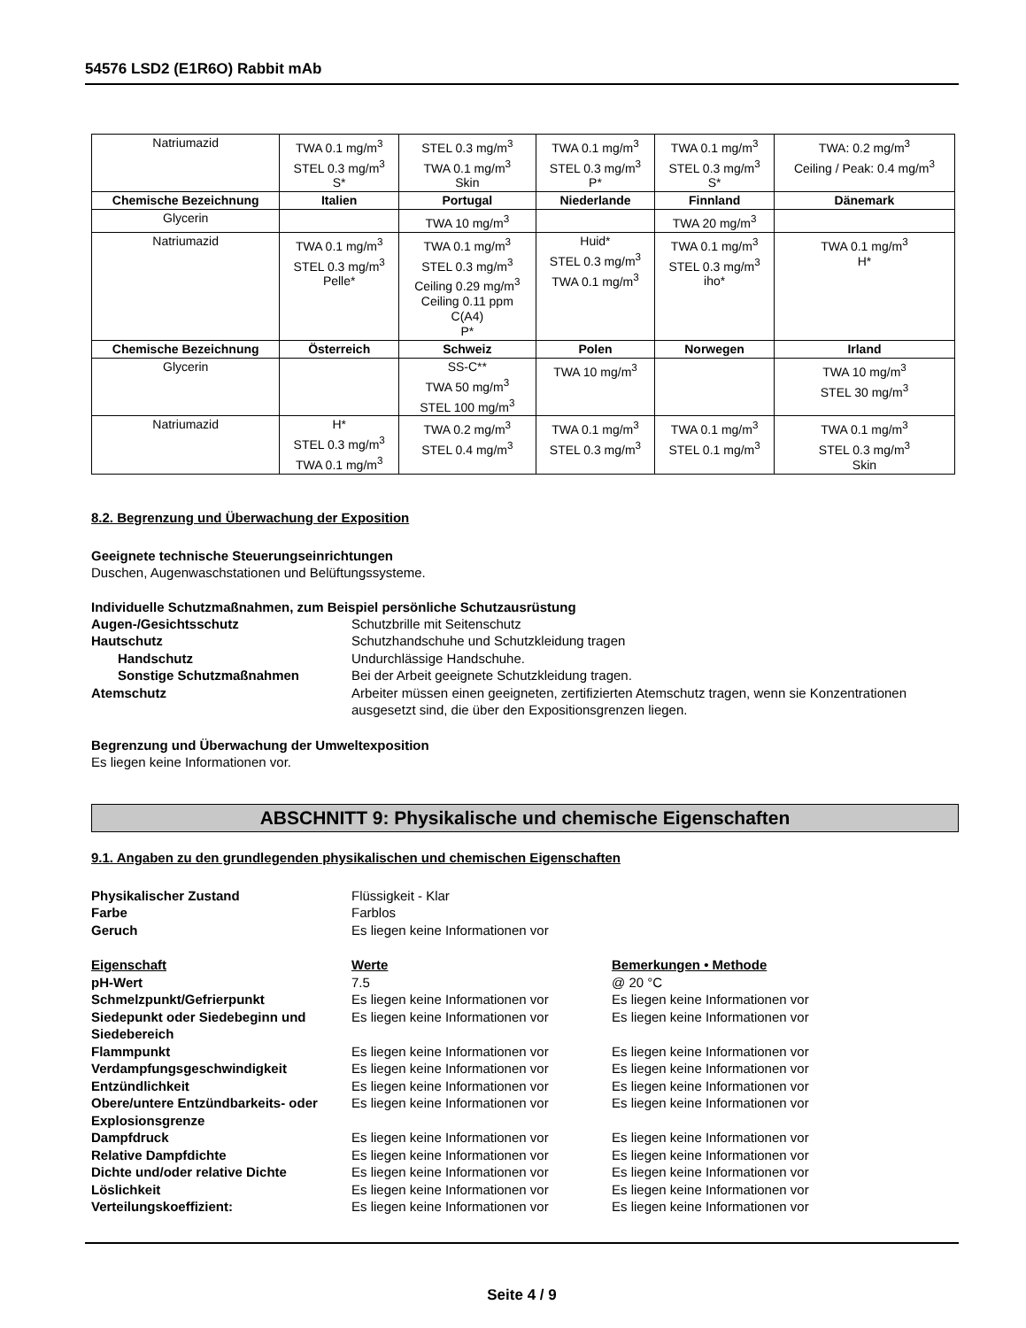54576 LSD2 (E1R6O) Rabbit mAb
| Natriumazid | TWA 0.1 mg/m<sup>3</sup> STEL 0.3 mg/m<sup>3</sup> S* | STEL 0.3 mg/m<sup>3</sup> TWA 0.1 mg/m<sup>3</sup> Skin | TWA 0.1 mg/m<sup>3</sup> STEL 0.3 mg/m<sup>3</sup> P* | TWA 0.1 mg/m<sup>3</sup> STEL 0.3 mg/m<sup>3</sup> S* | TWA: 0.2 mg/m<sup>3</sup> Ceiling / Peak: 0.4 mg/m<sup>3</sup> |
| Chemische Bezeichnung | Italien | Portugal | Niederlande | Finnland | Dänemark |
| Glycerin | | TWA 10 mg/m<sup>3</sup> | | TWA 20 mg/m<sup>3</sup> | |
| Natriumazid | TWA 0.1 mg/m<sup>3</sup> STEL 0.3 mg/m<sup>3</sup> Pelle* | TWA 0.1 mg/m<sup>3</sup> STEL 0.3 mg/m<sup>3</sup> Ceiling 0.29 mg/m<sup>3</sup> Ceiling 0.11 ppm C(A4) P* | Huid* STEL 0.3 mg/m<sup>3</sup> TWA 0.1 mg/m<sup>3</sup> | TWA 0.1 mg/m<sup>3</sup> STEL 0.3 mg/m<sup>3</sup> iho* | TWA 0.1 mg/m<sup>3</sup> H* |
| Chemische Bezeichnung | Österreich | Schweiz | Polen | Norwegen | Irland |
| Glycerin | | SS-C** TWA 50 mg/m<sup>3</sup> STEL 100 mg/m<sup>3</sup> | TWA 10 mg/m<sup>3</sup> | | TWA 10 mg/m<sup>3</sup> STEL 30 mg/m<sup>3</sup> |
| Natriumazid | H* STEL 0.3 mg/m<sup>3</sup> TWA 0.1 mg/m<sup>3</sup> | TWA 0.2 mg/m<sup>3</sup> STEL 0.4 mg/m<sup>3</sup> | TWA 0.1 mg/m<sup>3</sup> STEL 0.3 mg/m<sup>3</sup> | TWA 0.1 mg/m<sup>3</sup> STEL 0.1 mg/m<sup>3</sup> | TWA 0.1 mg/m<sup>3</sup> STEL 0.3 mg/m<sup>3</sup> Skin |
8.2. Begrenzung und Überwachung der Exposition
Geeignete technische Steuerungseinrichtungen
Duschen, Augenwaschstationen und Belüftungssysteme.
Individuelle Schutzmaßnahmen, zum Beispiel persönliche Schutzausrüstung
Augen-/Gesichtsschutz Schutzbrille mit Seitenschutz Hautschutz Schutzhandschuhe und Schutzkleidung tragen Handschutz Undurchlässige Handschuhe. Sonstige Schutzmaßnahmen Bei der Arbeit geeignete Schutzkleidung tragen. Atemschutz Arbeiter müssen einen geeigneten, zertifizierten Atemschutz tragen, wenn sie Konzentrationen ausgesetzt sind, die über den Expositionsgrenzen liegen.
Begrenzung und Überwachung der Umweltexposition
Es liegen keine Informationen vor.
ABSCHNITT 9: Physikalische und chemische Eigenschaften
9.1. Angaben zu den grundlegenden physikalischen und chemischen Eigenschaften
Physikalischer Zustand Flüssigkeit - Klar Farbe Farblos Geruch Es liegen keine Informationen vor
Eigenschaft Werte Bemerkungen • Methode pH-Wert 7.5 @ 20 °C Schmelzpunkt/Gefrierpunkt Es liegen keine Informationen vor Es liegen keine Informationen vor Siedepunkt oder Siedebeginn und Siedebereich Es liegen keine Informationen vor Es liegen keine Informationen vor Flammpunkt Es liegen keine Informationen vor Es liegen keine Informationen vor Verdampfungsgeschwindigkeit Es liegen keine Informationen vor Es liegen keine Informationen vor Entzündlichkeit Es liegen keine Informationen vor Es liegen keine Informationen vor Obere/untere Entzündbarkeits- oder Explosionsgrenze Es liegen keine Informationen vor Es liegen keine Informationen vor Dampfdruck Es liegen keine Informationen vor Es liegen keine Informationen vor Relative Dampfdichte Es liegen keine Informationen vor Es liegen keine Informationen vor Dichte und/oder relative Dichte Es liegen keine Informationen vor Es liegen keine Informationen vor Löslichkeit Es liegen keine Informationen vor Es liegen keine Informationen vor Verteilungskoeffizient: Es liegen keine Informationen vor Es liegen keine Informationen vor
Seite 4 / 9